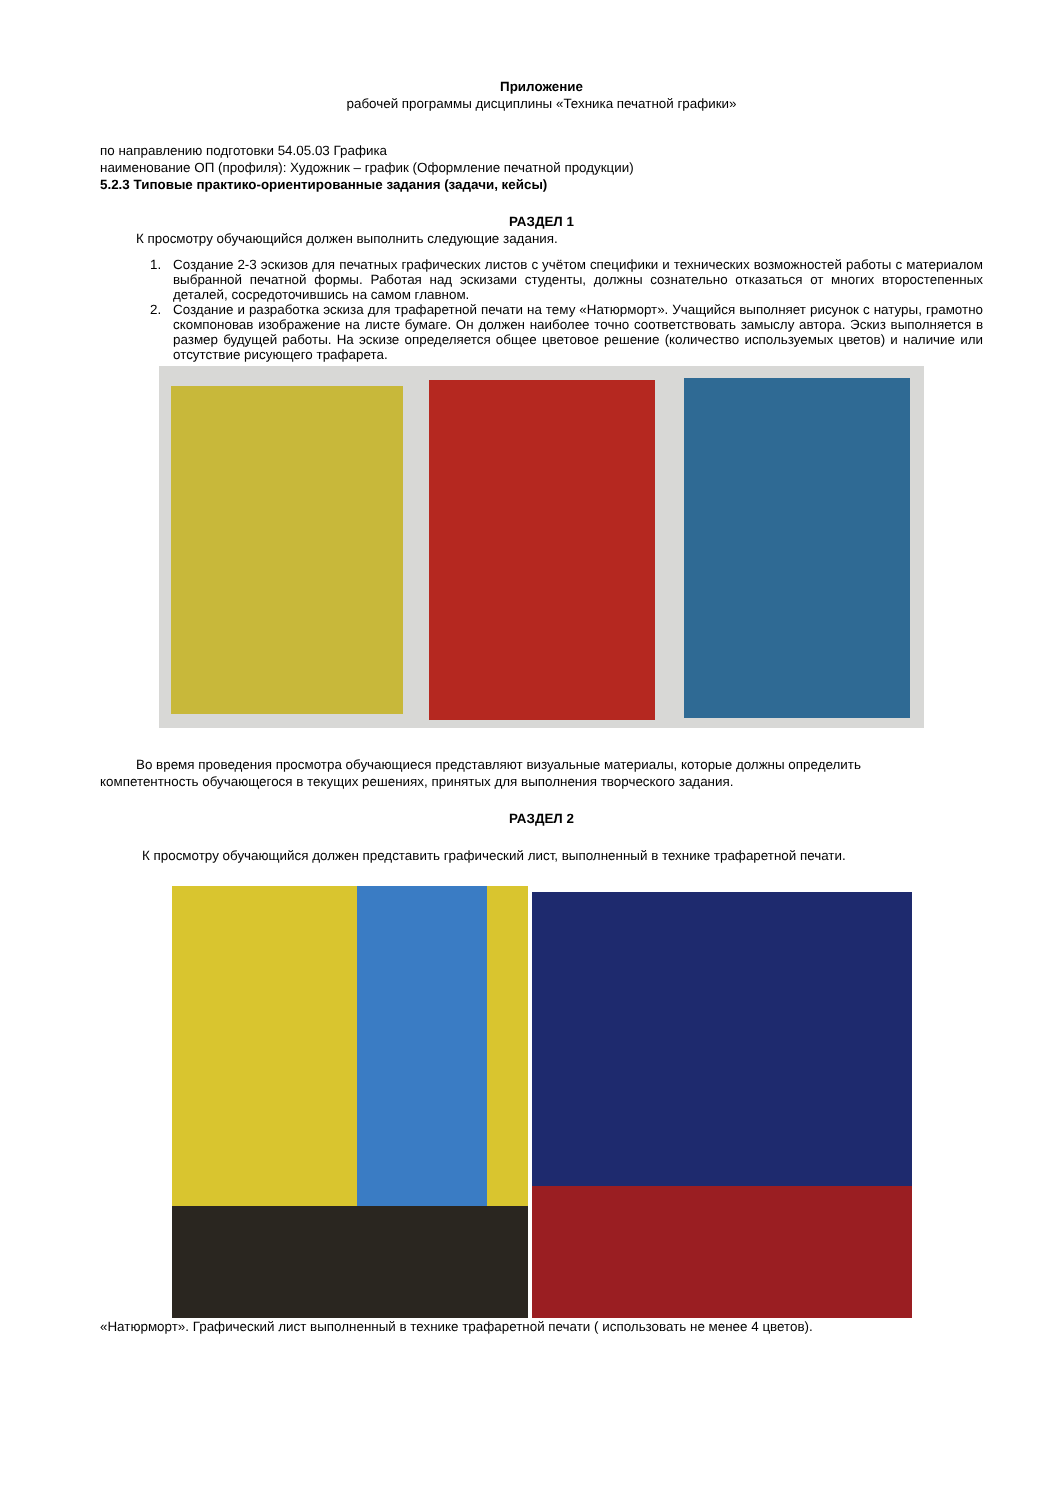Приложение
рабочей программы дисциплины «Техника печатной графики»
по направлению подготовки 54.05.03 Графика
наименование ОП (профиля): Художник – график (Оформление печатной продукции)
5.2.3 Типовые практико-ориентированные задания (задачи, кейсы)
РАЗДЕЛ 1
К просмотру обучающийся должен выполнить следующие задания.
1. Создание 2-3 эскизов для печатных графических листов с учётом специфики и технических возможностей работы с материалом выбранной печатной формы. Работая над эскизами студенты, должны сознательно отказаться от многих второстепенных деталей, сосредоточившись на самом главном.
2. Создание и разработка эскиза для трафаретной печати на тему «Натюрморт». Учащийся выполняет рисунок с натуры, грамотно скомпоновав изображение на листе бумаге. Он должен наиболее точно соответствовать замыслу автора. Эскиз выполняется в размер будущей работы. На эскизе определяется общее цветовое решение (количество используемых цветов) и наличие или отсутствие рисующего трафарета.
Во время проведения просмотра обучающиеся представляют визуальные материалы, которые должны определить
компетентность обучающегося в текущих решениях, принятых для выполнения творческого задания.
РАЗДЕЛ 2
К просмотру обучающийся должен представить графический лист, выполненный в технике трафаретной печати.
«Натюрморт». Графический лист выполненный в технике трафаретной печати ( использовать не менее 4 цветов).